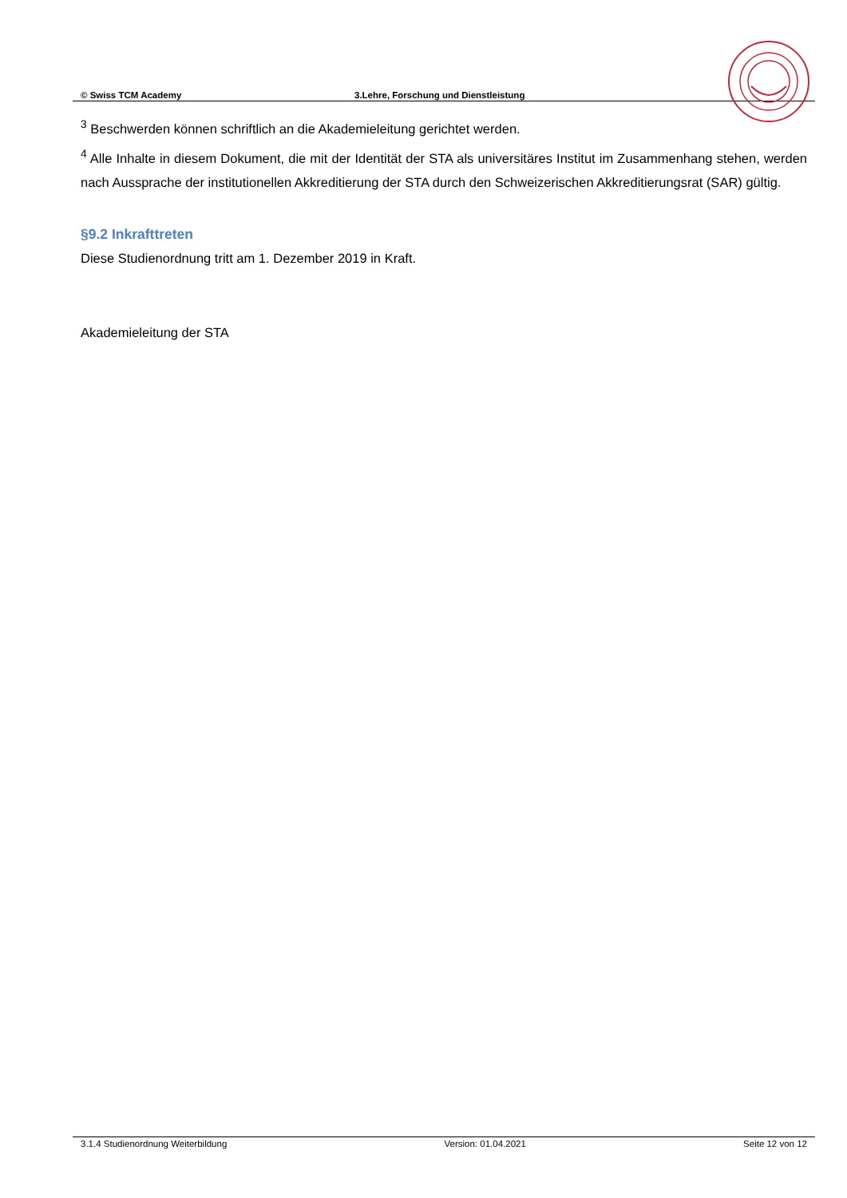© Swiss TCM Academy 3.Lehre, Forschung und Dienstleistung
<sup>3</sup> Beschwerden können schriftlich an die Akademieleitung gerichtet werden.
<sup>4</sup> Alle Inhalte in diesem Dokument, die mit der Identität der STA als universitäres Institut im Zusammenhang stehen, werden nach Aussprache der institutionellen Akkreditierung der STA durch den Schweizerischen Akkreditierungsrat (SAR) gültig.
§9.2 Inkrafttreten
Diese Studienordnung tritt am 1. Dezember 2019 in Kraft.
Akademieleitung der STA
3.1.4 Studienordnung Weiterbildung Version: 01.04.2021 Seite 12 von 12